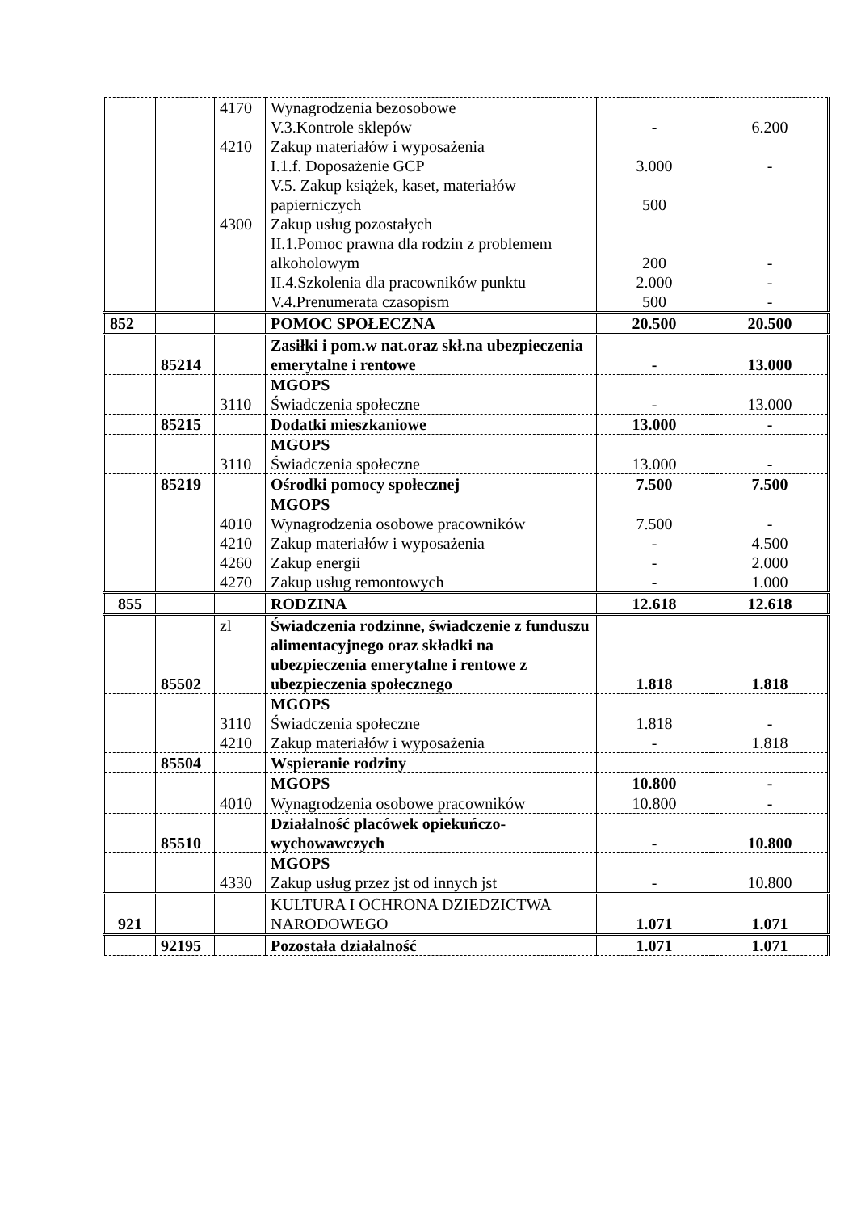| | | 4170 4210 4300 | Wynagrodzenia bezosobowe V.3.Kontrole sklepów Zakup materiałów i wyposażenia I.1.f. Doposażenie GCP V.5. Zakup książek, kaset, materiałów papierniczych Zakup usług pozostałych II.1.Pomoc prawna dla rodzin z problemem alkoholowym II.4.Szkolenia dla pracowników punktu V.4.Prenumerata czasopism | - 3.000 500 200 2.000 500 | 6.200 - - - - |
| 852 | | | POMOC SPOŁECZNA | 20.500 | 20.500 |
| | 85214 | | Zasiłki i pom.w nat.oraz skł.na ubezpieczenia emerytalne i rentowe | - | 13.000 |
| | | 3110 | MGOPS Świadczenia społeczne | - | 13.000 |
| | 85215 | | Dodatki mieszkaniowe | 13.000 | - |
| | | 3110 | MGOPS Świadczenia społeczne | 13.000 | - |
| | 85219 | | Ośrodki pomocy społecznej | 7.500 | 7.500 |
| | | 4010 4210 4260 4270 | MGOPS Wynagrodzenia osobowe pracowników Zakup materiałów i wyposażenia Zakup energii Zakup usług remontowych | 7.500 - - - | - 4.500 2.000 1.000 |
| 855 | | | RODZINA | 12.618 | 12.618 |
| | 85502 | zl | Świadczenia rodzinne, świadczenie z funduszu alimentacyjnego oraz składki na ubezpieczenia emerytalne i rentowe z ubezpieczenia społecznego | 1.818 | 1.818 |
| | | 3110 4210 | MGOPS Świadczenia społeczne Zakup materiałów i wyposażenia | 1.818 - | - 1.818 |
| | 85504 | | Wspieranie rodziny | | |
| | | | MGOPS | 10.800 | - |
| | | 4010 | Wynagrodzenia osobowe pracowników | 10.800 | - |
| | 85510 | | Działalność placówek opiekuńczo-wychowawczych | - | 10.800 |
| | | 4330 | MGOPS Zakup usług przez jst od innych jst | - | 10.800 |
| 921 | | | KULTURA I OCHRONA DZIEDZICTWA NARODOWEGO | 1.071 | 1.071 |
| | 92195 | | Pozostała działalność | 1.071 | 1.071 |